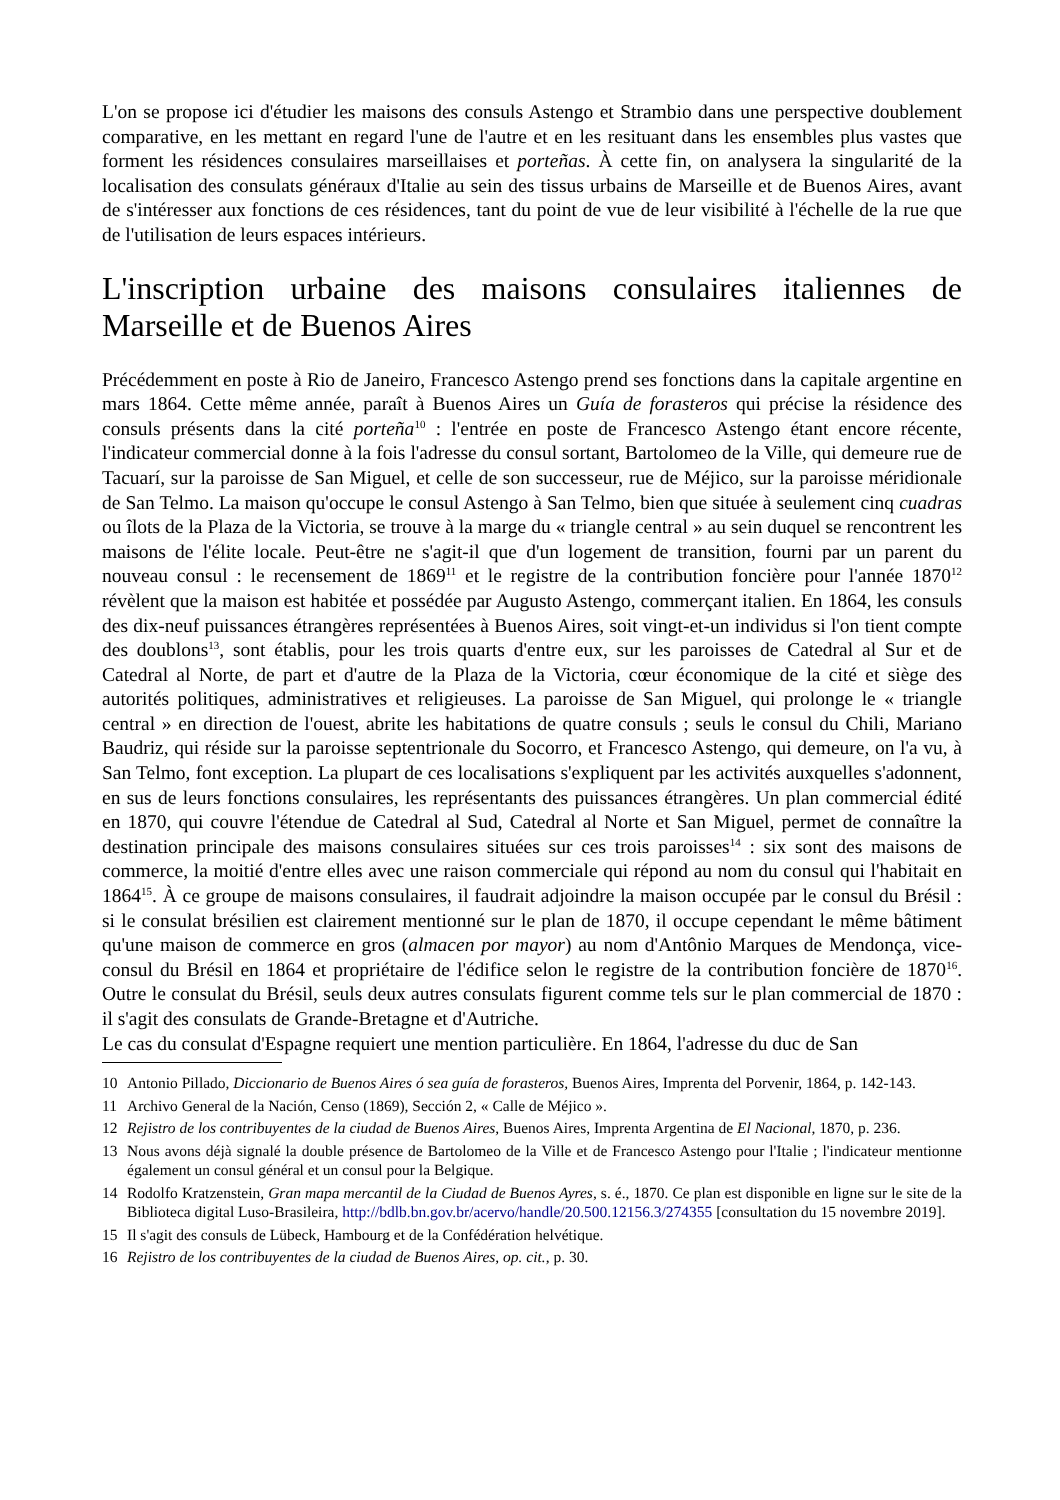L'on se propose ici d'étudier les maisons des consuls Astengo et Strambio dans une perspective doublement comparative, en les mettant en regard l'une de l'autre et en les resituant dans les ensembles plus vastes que forment les résidences consulaires marseillaises et porteñas. À cette fin, on analysera la singularité de la localisation des consulats généraux d'Italie au sein des tissus urbains de Marseille et de Buenos Aires, avant de s'intéresser aux fonctions de ces résidences, tant du point de vue de leur visibilité à l'échelle de la rue que de l'utilisation de leurs espaces intérieurs.
L'inscription urbaine des maisons consulaires italiennes de Marseille et de Buenos Aires
Précédemment en poste à Rio de Janeiro, Francesco Astengo prend ses fonctions dans la capitale argentine en mars 1864. Cette même année, paraît à Buenos Aires un Guía de forasteros qui précise la résidence des consuls présents dans la cité porteña<sup>10</sup> : l'entrée en poste de Francesco Astengo étant encore récente, l'indicateur commercial donne à la fois l'adresse du consul sortant, Bartolomeo de la Ville, qui demeure rue de Tacuarí, sur la paroisse de San Miguel, et celle de son successeur, rue de Méjico, sur la paroisse méridionale de San Telmo. La maison qu'occupe le consul Astengo à San Telmo, bien que située à seulement cinq cuadras ou îlots de la Plaza de la Victoria, se trouve à la marge du « triangle central » au sein duquel se rencontrent les maisons de l'élite locale. Peut-être ne s'agit-il que d'un logement de transition, fourni par un parent du nouveau consul : le recensement de 1869<sup>11</sup> et le registre de la contribution foncière pour l'année 1870<sup>12</sup> révèlent que la maison est habitée et possédée par Augusto Astengo, commerçant italien. En 1864, les consuls des dix-neuf puissances étrangères représentées à Buenos Aires, soit vingt-et-un individus si l'on tient compte des doublons<sup>13</sup>, sont établis, pour les trois quarts d'entre eux, sur les paroisses de Catedral al Sur et de Catedral al Norte, de part et d'autre de la Plaza de la Victoria, cœur économique de la cité et siège des autorités politiques, administratives et religieuses. La paroisse de San Miguel, qui prolonge le « triangle central » en direction de l'ouest, abrite les habitations de quatre consuls ; seuls le consul du Chili, Mariano Baudriz, qui réside sur la paroisse septentrionale du Socorro, et Francesco Astengo, qui demeure, on l'a vu, à San Telmo, font exception. La plupart de ces localisations s'expliquent par les activités auxquelles s'adonnent, en sus de leurs fonctions consulaires, les représentants des puissances étrangères. Un plan commercial édité en 1870, qui couvre l'étendue de Catedral al Sud, Catedral al Norte et San Miguel, permet de connaître la destination principale des maisons consulaires situées sur ces trois paroisses<sup>14</sup> : six sont des maisons de commerce, la moitié d'entre elles avec une raison commerciale qui répond au nom du consul qui l'habitait en 1864<sup>15</sup>. À ce groupe de maisons consulaires, il faudrait adjoindre la maison occupée par le consul du Brésil : si le consulat brésilien est clairement mentionné sur le plan de 1870, il occupe cependant le même bâtiment qu'une maison de commerce en gros (almacen por mayor) au nom d'Antônio Marques de Mendonça, vice-consul du Brésil en 1864 et propriétaire de l'édifice selon le registre de la contribution foncière de 1870<sup>16</sup>. Outre le consulat du Brésil, seuls deux autres consulats figurent comme tels sur le plan commercial de 1870 : il s'agit des consulats de Grande-Bretagne et d'Autriche.
Le cas du consulat d'Espagne requiert une mention particulière. En 1864, l'adresse du duc de San
10 Antonio Pillado, Diccionario de Buenos Aires ó sea guía de forasteros, Buenos Aires, Imprenta del Porvenir, 1864, p. 142-143.
11 Archivo General de la Nación, Censo (1869), Sección 2, « Calle de Méjico ».
12 Rejistro de los contribuyentes de la ciudad de Buenos Aires, Buenos Aires, Imprenta Argentina de El Nacional, 1870, p. 236.
13 Nous avons déjà signalé la double présence de Bartolomeo de la Ville et de Francesco Astengo pour l'Italie ; l'indicateur mentionne également un consul général et un consul pour la Belgique.
14 Rodolfo Kratzenstein, Gran mapa mercantil de la Ciudad de Buenos Ayres, s. é., 1870. Ce plan est disponible en ligne sur le site de la Biblioteca digital Luso-Brasileira, http://bdlb.bn.gov.br/acervo/handle/20.500.12156.3/274355 [consultation du 15 novembre 2019].
15 Il s'agit des consuls de Lübeck, Hambourg et de la Confédération helvétique.
16 Rejistro de los contribuyentes de la ciudad de Buenos Aires, op. cit., p. 30.